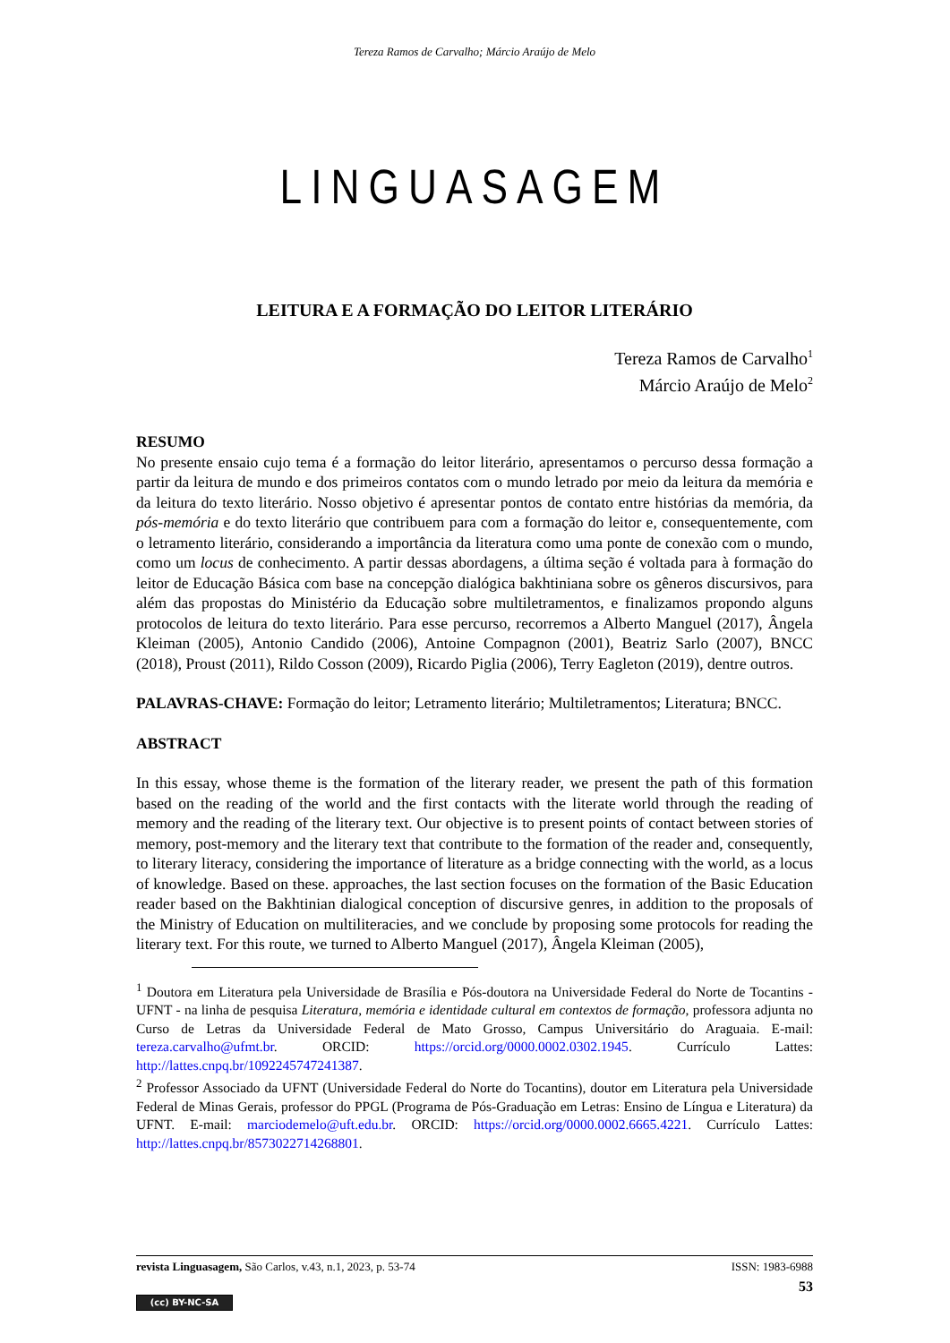Tereza Ramos de Carvalho; Márcio Araújo de Melo
LINGUASAGEM
LEITURA E A FORMAÇÃO DO LEITOR LITERÁRIO
Tereza Ramos de Carvalho<sup>1</sup>
Márcio Araújo de Melo<sup>2</sup>
RESUMO
No presente ensaio cujo tema é a formação do leitor literário, apresentamos o percurso dessa formação a partir da leitura de mundo e dos primeiros contatos com o mundo letrado por meio da leitura da memória e da leitura do texto literário. Nosso objetivo é apresentar pontos de contato entre histórias da memória, da pós-memória e do texto literário que contribuem para com a formação do leitor e, consequentemente, com o letramento literário, considerando a importância da literatura como uma ponte de conexão com o mundo, como um locus de conhecimento. A partir dessas abordagens, a última seção é voltada para à formação do leitor de Educação Básica com base na concepção dialógica bakhtiniana sobre os gêneros discursivos, para além das propostas do Ministério da Educação sobre multiletramentos, e finalizamos propondo alguns protocolos de leitura do texto literário. Para esse percurso, recorremos a Alberto Manguel (2017), Ângela Kleiman (2005), Antonio Candido (2006), Antoine Compagnon (2001), Beatriz Sarlo (2007), BNCC (2018), Proust (2011), Rildo Cosson (2009), Ricardo Piglia (2006), Terry Eagleton (2019), dentre outros.
PALAVRAS-CHAVE: Formação do leitor; Letramento literário; Multiletramentos; Literatura; BNCC.
ABSTRACT
In this essay, whose theme is the formation of the literary reader, we present the path of this formation based on the reading of the world and the first contacts with the literate world through the reading of memory and the reading of the literary text. Our objective is to present points of contact between stories of memory, post-memory and the literary text that contribute to the formation of the reader and, consequently, to literary literacy, considering the importance of literature as a bridge connecting with the world, as a locus of knowledge. Based on these. approaches, the last section focuses on the formation of the Basic Education reader based on the Bakhtinian dialogical conception of discursive genres, in addition to the proposals of the Ministry of Education on multiliteracies, and we conclude by proposing some protocols for reading the literary text. For this route, we turned to Alberto Manguel (2017), Ângela Kleiman (2005),
<sup>1</sup> Doutora em Literatura pela Universidade de Brasília e Pós-doutora na Universidade Federal do Norte de Tocantins -UFNT - na linha de pesquisa Literatura, memória e identidade cultural em contextos de formação, professora adjunta no Curso de Letras da Universidade Federal de Mato Grosso, Campus Universitário do Araguaia. E-mail: tereza.carvalho@ufmt.br. ORCID: https://orcid.org/0000.0002.0302.1945. Currículo Lattes: http://lattes.cnpq.br/1092245747241387.
<sup>2</sup> Professor Associado da UFNT (Universidade Federal do Norte do Tocantins), doutor em Literatura pela Universidade Federal de Minas Gerais, professor do PPGL (Programa de Pós-Graduação em Letras: Ensino de Língua e Literatura) da UFNT. E-mail: marciodemelo@uft.edu.br. ORCID: https://orcid.org/0000.0002.6665.4221. Currículo Lattes: http://lattes.cnpq.br/8573022714268801.
revista Linguasagem, São Carlos, v.43, n.1, 2023, p. 53-74 ISSN: 1983-6988
53
(cc) BY-NC-SA